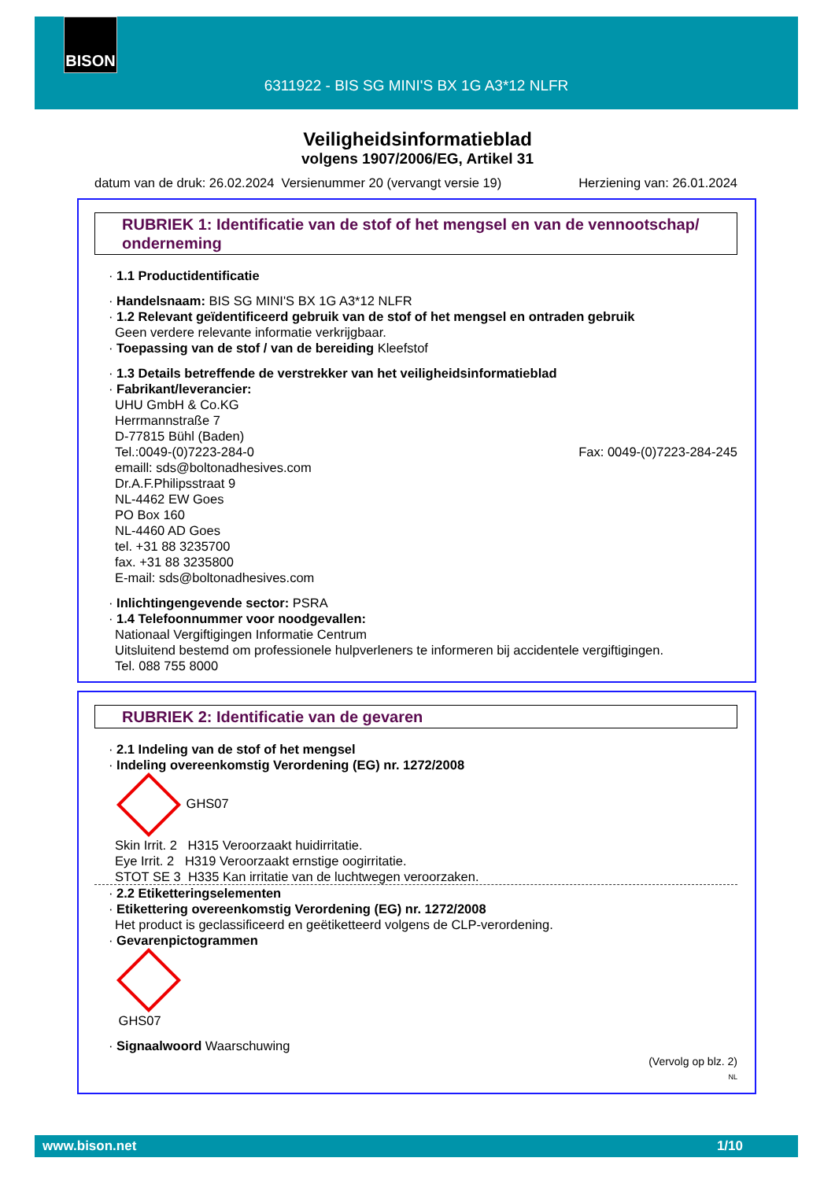BISON
6311922 - BIS SG MINI'S BX 1G A3*12 NLFR
Veiligheidsinformatieblad
volgens 1907/2006/EG, Artikel 31
datum van de druk: 26.02.2024 Versienummer 20 (vervangt versie 19) Herziening van: 26.01.2024
RUBRIEK 1: Identificatie van de stof of het mengsel en van de vennootschap/ onderneming
1.1 Productidentificatie
Handelsnaam: BIS SG MINI'S BX 1G A3*12 NLFR
1.2 Relevant geïdentificeerd gebruik van de stof of het mengsel en ontraden gebruik
Geen verdere relevante informatie verkrijgbaar.
Toepassing van de stof / van de bereiding Kleefstof
1.3 Details betreffende de verstrekker van het veiligheidsinformatieblad
Fabrikant/leverancier:
UHU GmbH & Co.KG
Herrmannstraße 7
D-77815 Bühl (Baden)
Tel.:0049-(0)7223-284-0 Fax: 0049-(0)7223-284-245
emaill: sds@boltonadhesives.com
Dr.A.F.Philipsstraat 9
NL-4462 EW Goes
PO Box 160
NL-4460 AD Goes
tel. +31 88 3235700
fax. +31 88 3235800
E-mail: sds@boltonadhesives.com
Inlichtingengevende sector: PSRA
1.4 Telefoonnummer voor noodgevallen:
Nationaal Vergiftigingen Informatie Centrum
Uitsluitend bestemd om professionele hulpverleners te informeren bij accidentele vergiftigingen.
Tel. 088 755 8000
RUBRIEK 2: Identificatie van de gevaren
2.1 Indeling van de stof of het mengsel
Indeling overeenkomstig Verordening (EG) nr. 1272/2008
GHS07
Skin Irrit. 2 H315 Veroorzaakt huidirritatie.
Eye Irrit. 2 H319 Veroorzaakt ernstige oogirritatie.
STOT SE 3 H335 Kan irritatie van de luchtwegen veroorzaken.
2.2 Etiketteringselementen
Etikettering overeenkomstig Verordening (EG) nr. 1272/2008
Het product is geclassificeerd en geëtiketteerd volgens de CLP-verordening.
Gevarenpictogrammen
GHS07
Signaalwoord Waarschuwing
(Vervolg op blz. 2)
NL
www.bison.net 1/10